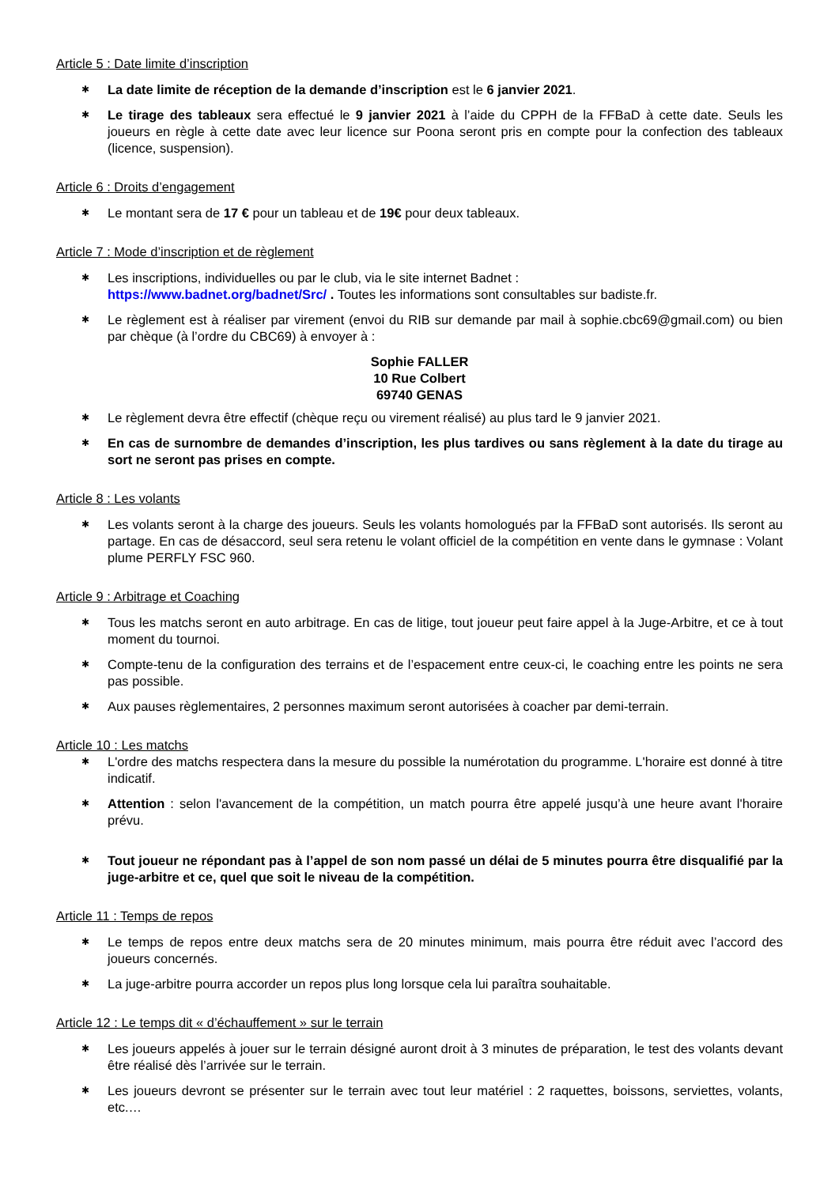Article 5 : Date limite d’inscription
✱ La date limite de réception de la demande d’inscription est le 6 janvier 2021.
✱ Le tirage des tableaux sera effectué le 9 janvier 2021 à l’aide du CPPH de la FFBaD à cette date. Seuls les joueurs en règle à cette date avec leur licence sur Poona seront pris en compte pour la confection des tableaux (licence, suspension).
Article 6 : Droits d’engagement
✱ Le montant sera de 17 € pour un tableau et de 19€ pour deux tableaux.
Article 7 : Mode d’inscription et de règlement
✱ Les inscriptions, individuelles ou par le club, via le site internet Badnet :
https://www.badnet.org/badnet/Src/ . Toutes les informations sont consultables sur badiste.fr.
✱ Le règlement est à réaliser par virement (envoi du RIB sur demande par mail à sophie.cbc69@gmail.com) ou bien par chèque (à l’ordre du CBC69) à envoyer à :
Sophie FALLER
10 Rue Colbert
69740 GENAS
✱ Le règlement devra être effectif (chèque reçu ou virement réalisé) au plus tard le 9 janvier 2021.
✱ En cas de surnombre de demandes d’inscription, les plus tardives ou sans règlement à la date du tirage au sort ne seront pas prises en compte.
Article 8 : Les volants
✱ Les volants seront à la charge des joueurs. Seuls les volants homologués par la FFBaD sont autorisés. Ils seront au partage. En cas de désaccord, seul sera retenu le volant officiel de la compétition en vente dans le gymnase : Volant plume PERFLY FSC 960.
Article 9 : Arbitrage et Coaching
✱ Tous les matchs seront en auto arbitrage. En cas de litige, tout joueur peut faire appel à la Juge-Arbitre, et ce à tout moment du tournoi.
✱ Compte-tenu de la configuration des terrains et de l’espacement entre ceux-ci, le coaching entre les points ne sera pas possible.
✱ Aux pauses règlementaires, 2 personnes maximum seront autorisées à coacher par demi-terrain.
Article 10 : Les matchs
✱ L'ordre des matchs respectera dans la mesure du possible la numérotation du programme. L'horaire est donné à titre indicatif.
✱ Attention : selon l'avancement de la compétition, un match pourra être appelé jusqu’à une heure avant l'horaire prévu.
✱ Tout joueur ne répondant pas à l’appel de son nom passé un délai de 5 minutes pourra être disqualifié par la juge-arbitre et ce, quel que soit le niveau de la compétition.
Article 11 : Temps de repos
✱ Le temps de repos entre deux matchs sera de 20 minutes minimum, mais pourra être réduit avec l’accord des joueurs concernés.
✱ La juge-arbitre pourra accorder un repos plus long lorsque cela lui paraîtra souhaitable.
Article 12 : Le temps dit « d’échauffement » sur le terrain
✱ Les joueurs appelés à jouer sur le terrain désigné auront droit à 3 minutes de préparation, le test des volants devant être réalisé dès l’arrivée sur le terrain.
✱ Les joueurs devront se présenter sur le terrain avec tout leur matériel : 2 raquettes, boissons, serviettes, volants, etc.…